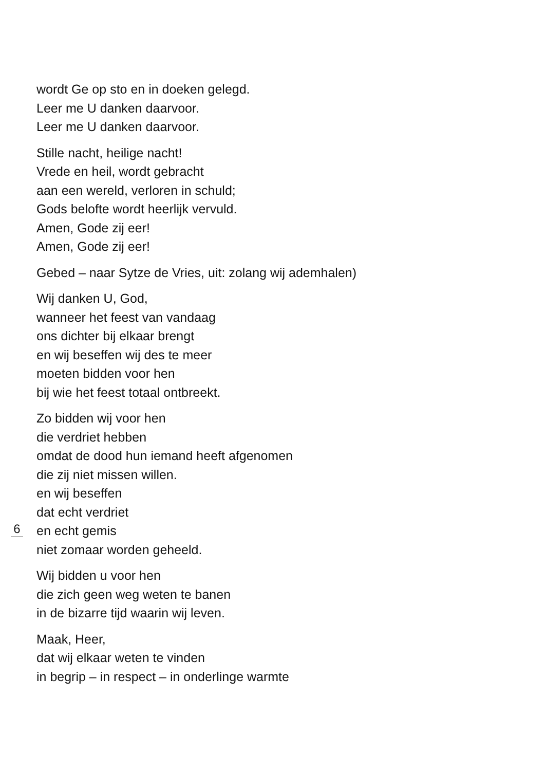wordt Ge op sto en in doeken gelegd.
Leer me U danken daarvoor.
Leer me U danken daarvoor.
Stille nacht, heilige nacht!
Vrede en heil, wordt gebracht
aan een wereld, verloren in schuld;
Gods belofte wordt heerlijk vervuld.
Amen, Gode zij eer!
Amen, Gode zij eer!
Gebed – naar Sytze de Vries, uit: zolang wij ademhalen)
Wij danken U, God,
wanneer het feest van vandaag
ons dichter bij elkaar brengt
en wij beseffen wij des te meer
moeten bidden voor hen
bij wie het feest totaal ontbreekt.
Zo bidden wij voor hen
die verdriet hebben
omdat de dood hun iemand heeft afgenomen
die zij niet missen willen.
en wij beseffen
dat echt verdriet
6
en echt gemis
niet zomaar worden geheeld.
Wij bidden u voor hen
die zich geen weg weten te banen
in de bizarre tijd waarin wij leven.
Maak, Heer,
dat wij elkaar weten te vinden
in begrip – in respect – in onderlinge warmte